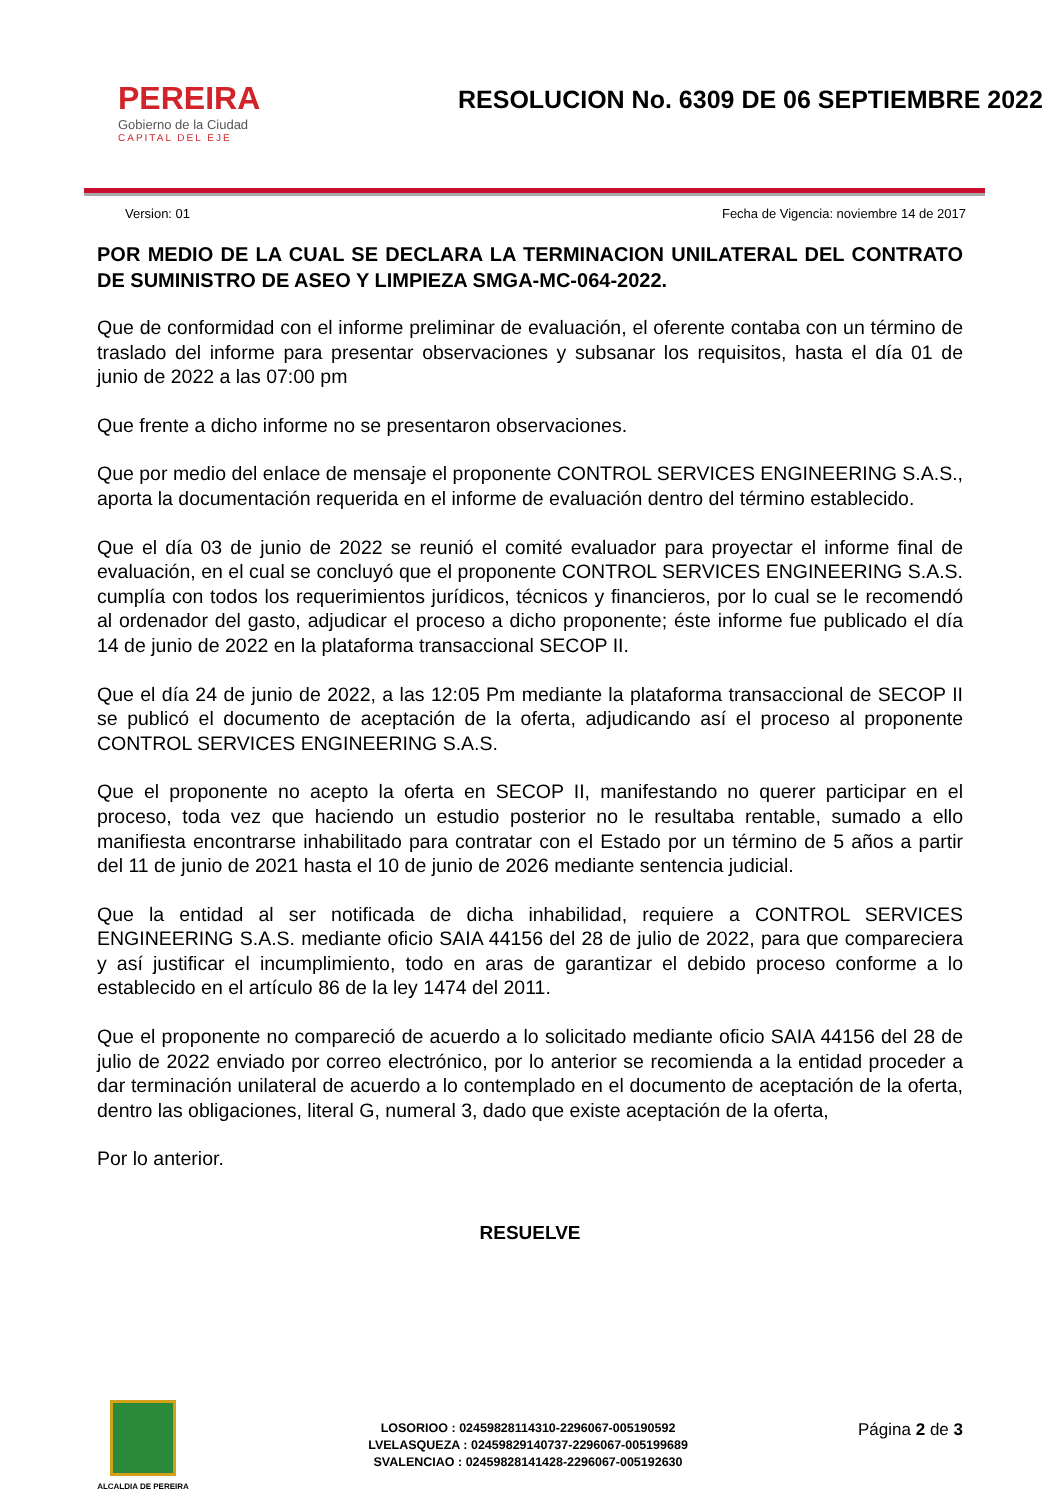PEREIRA
Gobierno de la Ciudad
CAPITAL DEL EJE
RESOLUCION No. 6309 DE 06 SEPTIEMBRE 2022
Version: 01 Fecha de Vigencia: noviembre 14 de 2017
POR MEDIO DE LA CUAL SE DECLARA LA TERMINACION UNILATERAL DEL CONTRATO DE SUMINISTRO DE ASEO Y LIMPIEZA SMGA-MC-064-2022.
Que de conformidad con el informe preliminar de evaluación, el oferente contaba con un término de traslado del informe para presentar observaciones y subsanar los requisitos, hasta el día 01 de junio de 2022 a las 07:00 pm
Que frente a dicho informe no se presentaron observaciones.
Que por medio del enlace de mensaje el proponente CONTROL SERVICES ENGINEERING S.A.S., aporta la documentación requerida en el informe de evaluación dentro del término establecido.
Que el día 03 de junio de 2022 se reunió el comité evaluador para proyectar el informe final de evaluación, en el cual se concluyó que el proponente CONTROL SERVICES ENGINEERING S.A.S. cumplía con todos los requerimientos jurídicos, técnicos y financieros, por lo cual se le recomendó al ordenador del gasto, adjudicar el proceso a dicho proponente; éste informe fue publicado el día 14 de junio de 2022 en la plataforma transaccional SECOP II.
Que el día 24 de junio de 2022, a las 12:05 Pm mediante la plataforma transaccional de SECOP II se publicó el documento de aceptación de la oferta, adjudicando así el proceso al proponente CONTROL SERVICES ENGINEERING S.A.S.
Que el proponente no acepto la oferta en SECOP II, manifestando no querer participar en el proceso, toda vez que haciendo un estudio posterior no le resultaba rentable, sumado a ello manifiesta encontrarse inhabilitado para contratar con el Estado por un término de 5 años a partir del 11 de junio de 2021 hasta el 10 de junio de 2026 mediante sentencia judicial.
Que la entidad al ser notificada de dicha inhabilidad, requiere a CONTROL SERVICES ENGINEERING S.A.S. mediante oficio SAIA 44156 del 28 de julio de 2022, para que compareciera y así justificar el incumplimiento, todo en aras de garantizar el debido proceso conforme a lo establecido en el artículo 86 de la ley 1474 del 2011.
Que el proponente no compareció de acuerdo a lo solicitado mediante oficio SAIA 44156 del 28 de julio de 2022 enviado por correo electrónico, por lo anterior se recomienda a la entidad proceder a dar terminación unilateral de acuerdo a lo contemplado en el documento de aceptación de la oferta, dentro las obligaciones, literal G, numeral 3, dado que existe aceptación de la oferta,
Por lo anterior.
RESUELVE
ALCALDIA DE PEREIRA
LOSORIOO : 02459828114310-2296067-005190592
LVELASQUEZA : 02459829140737-2296067-005199689
SVALENCIAO : 02459828141428-2296067-005192630
Página 2 de 3